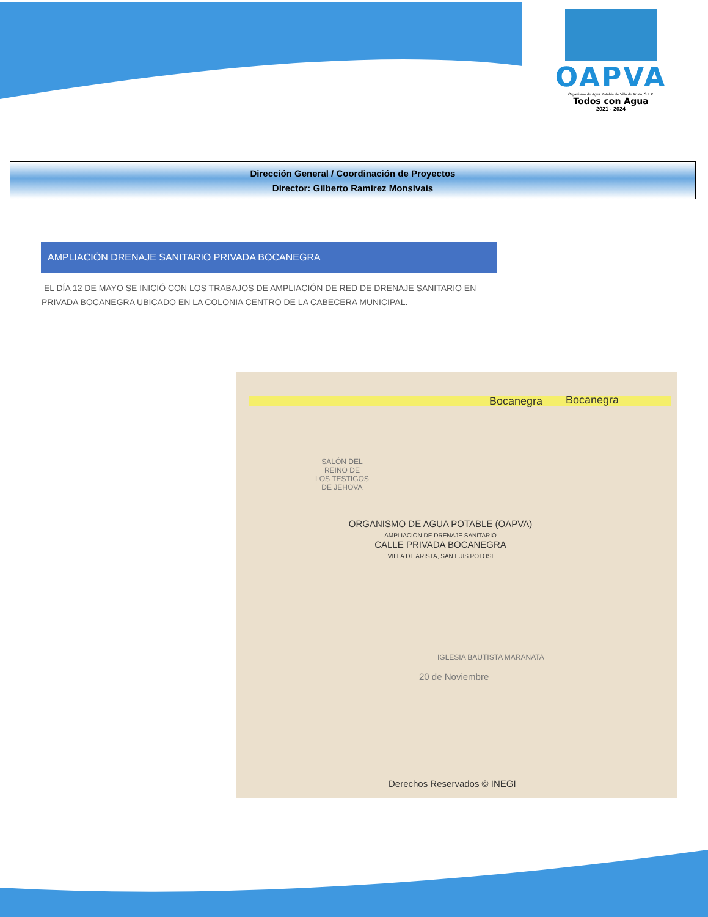OAPVA
Organismo de Agua Potable de Villa de Arista, S.L.P.
Todos con Agua
2021 - 2024
Dirección General / Coordinación de Proyectos
Director: Gilberto Ramirez Monsivais
AMPLIACIÓN DRENAJE SANITARIO PRIVADA BOCANEGRA
EL DÍA 12 DE MAYO SE INICIÓ CON LOS TRABAJOS DE AMPLIACIÓN DE RED DE DRENAJE SANITARIO EN PRIVADA BOCANEGRA UBICADO EN LA COLONIA CENTRO DE LA CABECERA MUNICIPAL.
Bocanegra Bocanegra
SALÓN DEL
REINO DE
LOS TESTIGOS
DE JEHOVA
ORGANISMO DE AGUA POTABLE (OAPVA)
AMPLIACIÓN DE DRENAJE SANITARIO
CALLE PRIVADA BOCANEGRA
VILLA DE ARISTA, SAN LUIS POTOSI
IGLESIA BAUTISTA MARANATA
20 de Noviembre
Derechos Reservados © INEGI